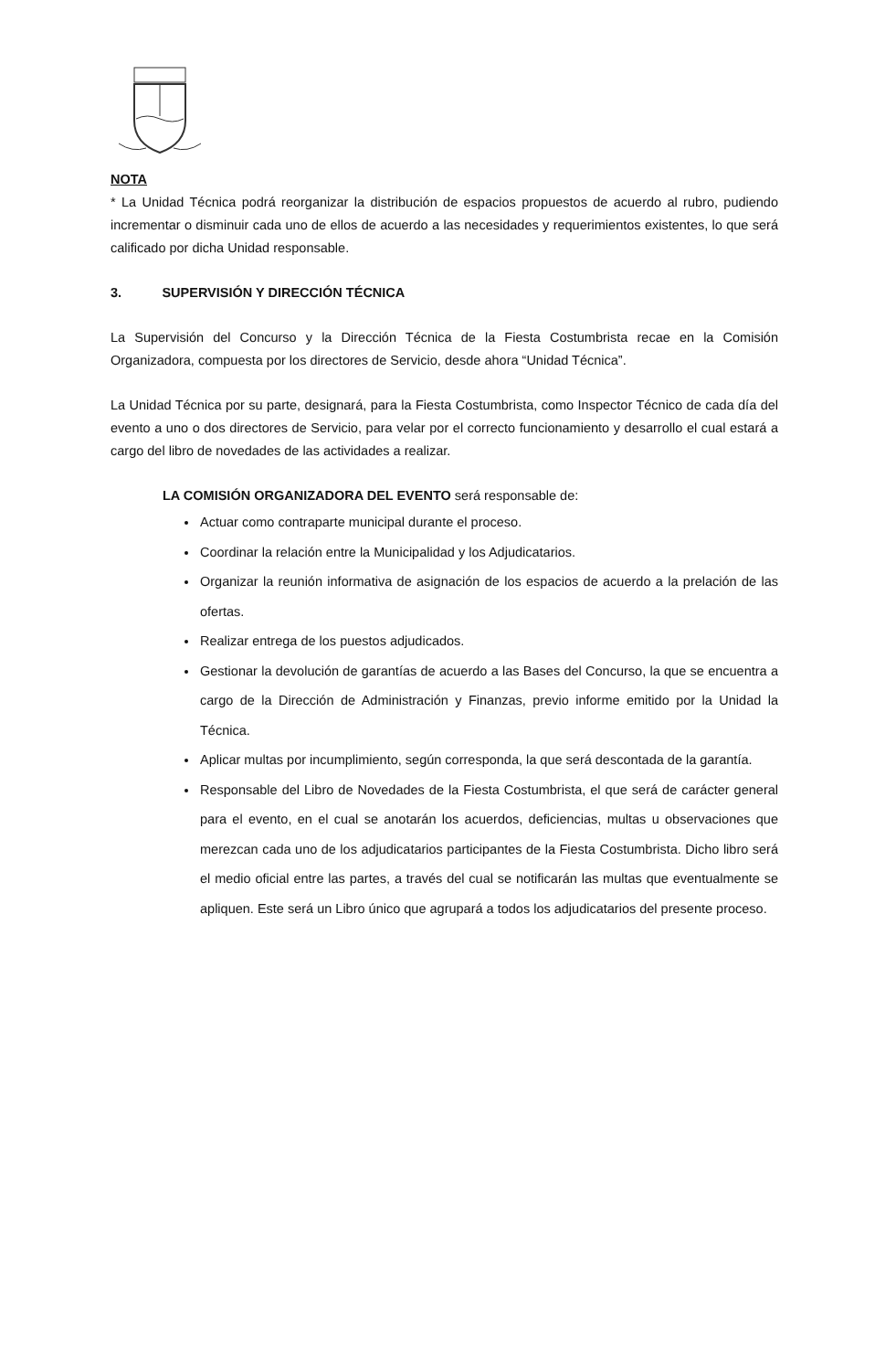NOTA
* La Unidad Técnica podrá reorganizar la distribución de espacios propuestos de acuerdo al rubro, pudiendo incrementar o disminuir cada uno de ellos de acuerdo a las necesidades y requerimientos existentes, lo que será calificado por dicha Unidad responsable.
3. SUPERVISIÓN Y DIRECCIÓN TÉCNICA
La Supervisión del Concurso y la Dirección Técnica de la Fiesta Costumbrista recae en la Comisión Organizadora, compuesta por los directores de Servicio, desde ahora “Unidad Técnica”.
La Unidad Técnica por su parte, designará, para la Fiesta Costumbrista, como Inspector Técnico de cada día del evento a uno o dos directores de Servicio, para velar por el correcto funcionamiento y desarrollo el cual estará a cargo del libro de novedades de las actividades a realizar.
LA COMISIÓN ORGANIZADORA DEL EVENTO será responsable de:
Actuar como contraparte municipal durante el proceso.
Coordinar la relación entre la Municipalidad y los Adjudicatarios.
Organizar la reunión informativa de asignación de los espacios de acuerdo a la prelación de las ofertas.
Realizar entrega de los puestos adjudicados.
Gestionar la devolución de garantías de acuerdo a las Bases del Concurso, la que se encuentra a cargo de la Dirección de Administración y Finanzas, previo informe emitido por la Unidad la Técnica.
Aplicar multas por incumplimiento, según corresponda, la que será descontada de la garantía.
Responsable del Libro de Novedades de la Fiesta Costumbrista, el que será de carácter general para el evento, en el cual se anotarán los acuerdos, deficiencias, multas u observaciones que merezcan cada uno de los adjudicatarios participantes de la Fiesta Costumbrista. Dicho libro será el medio oficial entre las partes, a través del cual se notificarán las multas que eventualmente se apliquen. Este será un Libro único que agrupará a todos los adjudicatarios del presente proceso.